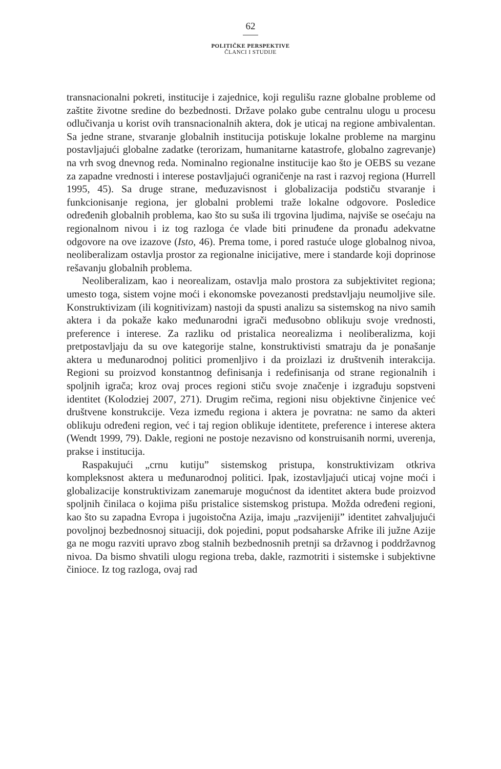62
POLITIČKE PERSPEKTIVE
ČLANCI I STUDIJE
transnacionalni pokreti, institucije i zajednice, koji regulišu razne globalne probleme od zaštite životne sredine do bezbednosti. Države polako gube centralnu ulogu u procesu odlučivanja u korist ovih transnacionalnih aktera, dok je uticaj na regione ambivalentan. Sa jedne strane, stvaranje globalnih institucija potiskuje lokalne probleme na marginu postavljajući globalne zadatke (terorizam, humanitarne katastrofe, globalno zagrevanje) na vrh svog dnevnog reda. Nominalno regionalne institucije kao što je OEBS su vezane za zapadne vrednosti i interese postavljajući ograničenje na rast i razvoj regiona (Hurrell 1995, 45). Sa druge strane, međuzavisnost i globalizacija podstiču stvaranje i funkcionisanje regiona, jer globalni problemi traže lokalne odgovore. Posledice određenih globalnih problema, kao što su suša ili trgovina ljudima, najviše se osećaju na regionalnom nivou i iz tog razloga će vlade biti prinuđene da pronađu adekvatne odgovore na ove izazove (Isto, 46). Prema tome, i pored rastuće uloge globalnog nivoa, neoliberalizam ostavlja prostor za regionalne inicijative, mere i standarde koji doprinose rešavanju globalnih problema.
Neoliberalizam, kao i neorealizam, ostavlja malo prostora za subjektivitet regiona; umesto toga, sistem vojne moći i ekonomske povezanosti predstavljaju neumoljive sile. Konstruktivizam (ili kognitivizam) nastoji da spusti analizu sa sistemskog na nivo samih aktera i da pokaže kako međunarodni igrači međusobno oblikuju svoje vrednosti, preference i interese. Za razliku od pristalica neorealizma i neoliberalizma, koji pretpostavljaju da su ove kategorije stalne, konstruktivisti smatraju da je ponašanje aktera u međunarodnoj politici promenljivo i da proizlazi iz društvenih interakcija. Regioni su proizvod konstantnog definisanja i redefinisanja od strane regionalnih i spoljnih igrača; kroz ovaj proces regioni stiču svoje značenje i izgrađuju sopstveni identitet (Kolodziej 2007, 271). Drugim rečima, regioni nisu objektivne činjenice već društvene konstrukcije. Veza između regiona i aktera je povratna: ne samo da akteri oblikuju određeni region, već i taj region oblikuje identitete, preference i interese aktera (Wendt 1999, 79). Dakle, regioni ne postoje nezavisno od konstruisanih normi, uverenja, prakse i institucija.
Raspakujući „crnu kutiju” sistemskog pristupa, konstruktivizam otkriva kompleksnost aktera u međunarodnoj politici. Ipak, izostavljajući uticaj vojne moći i globalizacije konstruktivizam zanemaruje mogućnost da identitet aktera bude proizvod spoljnih činilaca o kojima pišu pristalice sistemskog pristupa. Možda određeni regioni, kao što su zapadna Evropa i jugoistočna Azija, imaju „razvijeniji” identitet zahvaljujući povoljnoj bezbednosnoj situaciji, dok pojedini, poput podsaharske Afrike ili južne Azije ga ne mogu razviti upravo zbog stalnih bezbednosnih pretnji sa državnog i poddržavnog nivoa. Da bismo shvatili ulogu regiona treba, dakle, razmotriti i sistemske i subjektivne činioce. Iz tog razloga, ovaj rad